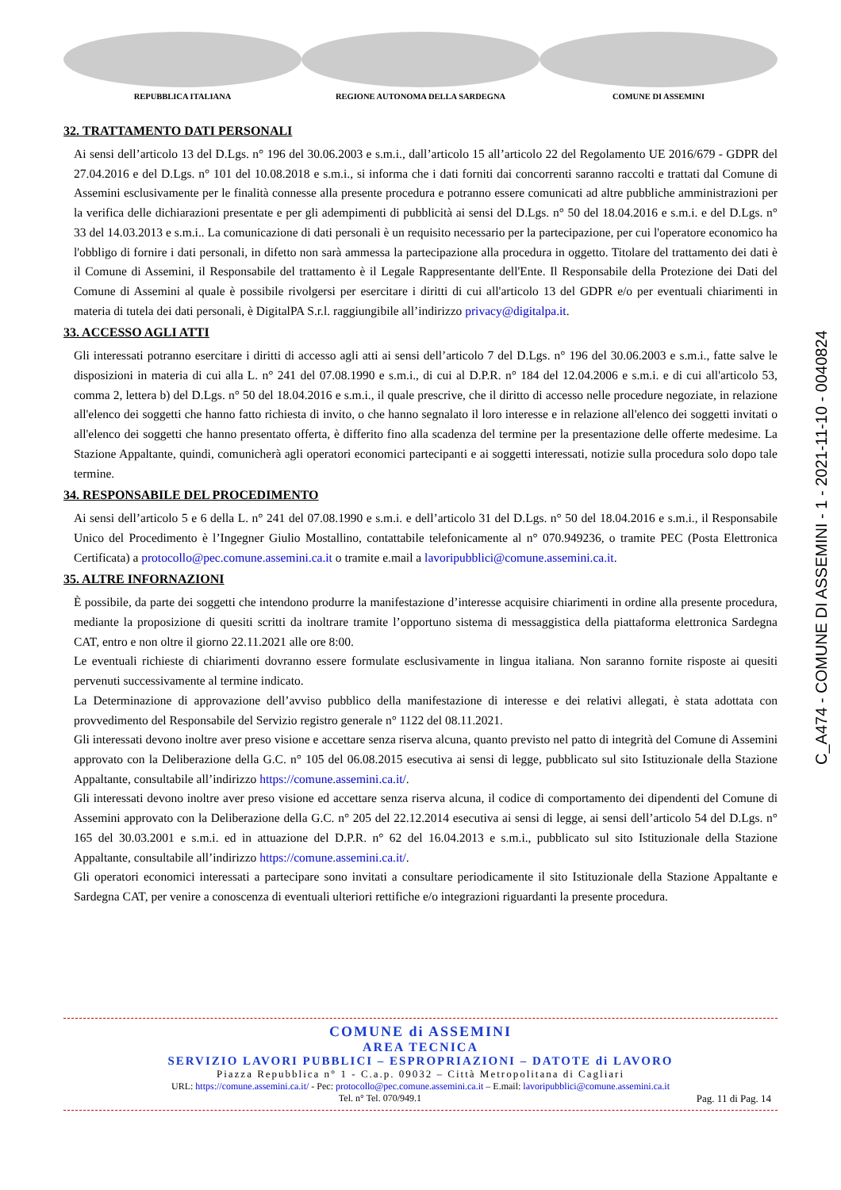REPUBBLICA ITALIANA REGIONE AUTONOMA DELLA SARDEGNA COMUNE DI ASSEMINI
32. TRATTAMENTO DATI PERSONALI
Ai sensi dell’articolo 13 del D.Lgs. n° 196 del 30.06.2003 e s.m.i., dall’articolo 15 all’articolo 22 del Regolamento UE 2016/679 - GDPR del 27.04.2016 e del D.Lgs. n° 101 del 10.08.2018 e s.m.i., si informa che i dati forniti dai concorrenti saranno raccolti e trattati dal Comune di Assemini esclusivamente per le finalità connesse alla presente procedura e potranno essere comunicati ad altre pubbliche amministrazioni per la verifica delle dichiarazioni presentate e per gli adempimenti di pubblicità ai sensi del D.Lgs. n° 50 del 18.04.2016 e s.m.i. e del D.Lgs. n° 33 del 14.03.2013 e s.m.i.. La comunicazione di dati personali è un requisito necessario per la partecipazione, per cui l'operatore economico ha l'obbligo di fornire i dati personali, in difetto non sarà ammessa la partecipazione alla procedura in oggetto. Titolare del trattamento dei dati è il Comune di Assemini, il Responsabile del trattamento è il Legale Rappresentante dell'Ente. Il Responsabile della Protezione dei Dati del Comune di Assemini al quale è possibile rivolgersi per esercitare i diritti di cui all'articolo 13 del GDPR e/o per eventuali chiarimenti in materia di tutela dei dati personali, è DigitalPA S.r.l. raggiungibile all’indirizzo privacy@digitalpa.it.
33. ACCESSO AGLI ATTI
Gli interessati potranno esercitare i diritti di accesso agli atti ai sensi dell’articolo 7 del D.Lgs. n° 196 del 30.06.2003 e s.m.i., fatte salve le disposizioni in materia di cui alla L. n° 241 del 07.08.1990 e s.m.i., di cui al D.P.R. n° 184 del 12.04.2006 e s.m.i. e di cui all'articolo 53, comma 2, lettera b) del D.Lgs. n° 50 del 18.04.2016 e s.m.i., il quale prescrive, che il diritto di accesso nelle procedure negoziate, in relazione all'elenco dei soggetti che hanno fatto richiesta di invito, o che hanno segnalato il loro interesse e in relazione all'elenco dei soggetti invitati o all'elenco dei soggetti che hanno presentato offerta, è differito fino alla scadenza del termine per la presentazione delle offerte medesime. La Stazione Appaltante, quindi, comunicherà agli operatori economici partecipanti e ai soggetti interessati, notizie sulla procedura solo dopo tale termine.
34. RESPONSABILE DEL PROCEDIMENTO
Ai sensi dell’articolo 5 e 6 della L. n° 241 del 07.08.1990 e s.m.i. e dell’articolo 31 del D.Lgs. n° 50 del 18.04.2016 e s.m.i., il Responsabile Unico del Procedimento è l’Ingegner Giulio Mostallino, contattabile telefonicamente al n° 070.949236, o tramite PEC (Posta Elettronica Certificata) a protocollo@pec.comune.assemini.ca.it o tramite e.mail a lavoripubblici@comune.assemini.ca.it.
35. ALTRE INFORNAZIONI
È possibile, da parte dei soggetti che intendono produrre la manifestazione d’interesse acquisire chiarimenti in ordine alla presente procedura, mediante la proposizione di quesiti scritti da inoltrare tramite l’opportuno sistema di messaggistica della piattaforma elettronica Sardegna CAT, entro e non oltre il giorno 22.11.2021 alle ore 8:00.
Le eventuali richieste di chiarimenti dovranno essere formulate esclusivamente in lingua italiana. Non saranno fornite risposte ai quesiti pervenuti successivamente al termine indicato.
La Determinazione di approvazione dell’avviso pubblico della manifestazione di interesse e dei relativi allegati, è stata adottata con provvedimento del Responsabile del Servizio registro generale n° 1122 del 08.11.2021.
Gli interessati devono inoltre aver preso visione e accettare senza riserva alcuna, quanto previsto nel patto di integrità del Comune di Assemini approvato con la Deliberazione della G.C. n° 105 del 06.08.2015 esecutiva ai sensi di legge, pubblicato sul sito Istituzionale della Stazione Appaltante, consultabile all’indirizzo https://comune.assemini.ca.it/.
Gli interessati devono inoltre aver preso visione ed accettare senza riserva alcuna, il codice di comportamento dei dipendenti del Comune di Assemini approvato con la Deliberazione della G.C. n° 205 del 22.12.2014 esecutiva ai sensi di legge, ai sensi dell’articolo 54 del D.Lgs. n° 165 del 30.03.2001 e s.m.i. ed in attuazione del D.P.R. n° 62 del 16.04.2013 e s.m.i., pubblicato sul sito Istituzionale della Stazione Appaltante, consultabile all’indirizzo https://comune.assemini.ca.it/.
Gli operatori economici interessati a partecipare sono invitati a consultare periodicamente il sito Istituzionale della Stazione Appaltante e Sardegna CAT, per venire a conoscenza di eventuali ulteriori rettifiche e/o integrazioni riguardanti la presente procedura.
C_A474 - COMUNE DI ASSEMINI - 1 - 2021-11-10 - 0040824
COMUNE di ASSEMINI
AREA TECNICA
SERVIZIO LAVORI PUBBLICI – ESPROPRIAZIONI – DATOTE di LAVORO
Piazza Repubblica n° 1 - C.a.p. 09032 – Città Metropolitana di Cagliari
URL: https://comune.assemini.ca.it/ - Pec: protocollo@pec.comune.assemini.ca.it – E.mail: lavoripubblici@comune.assemini.ca.it
Tel. n° Tel. 070/949.1 Pag. 11 di Pag. 14